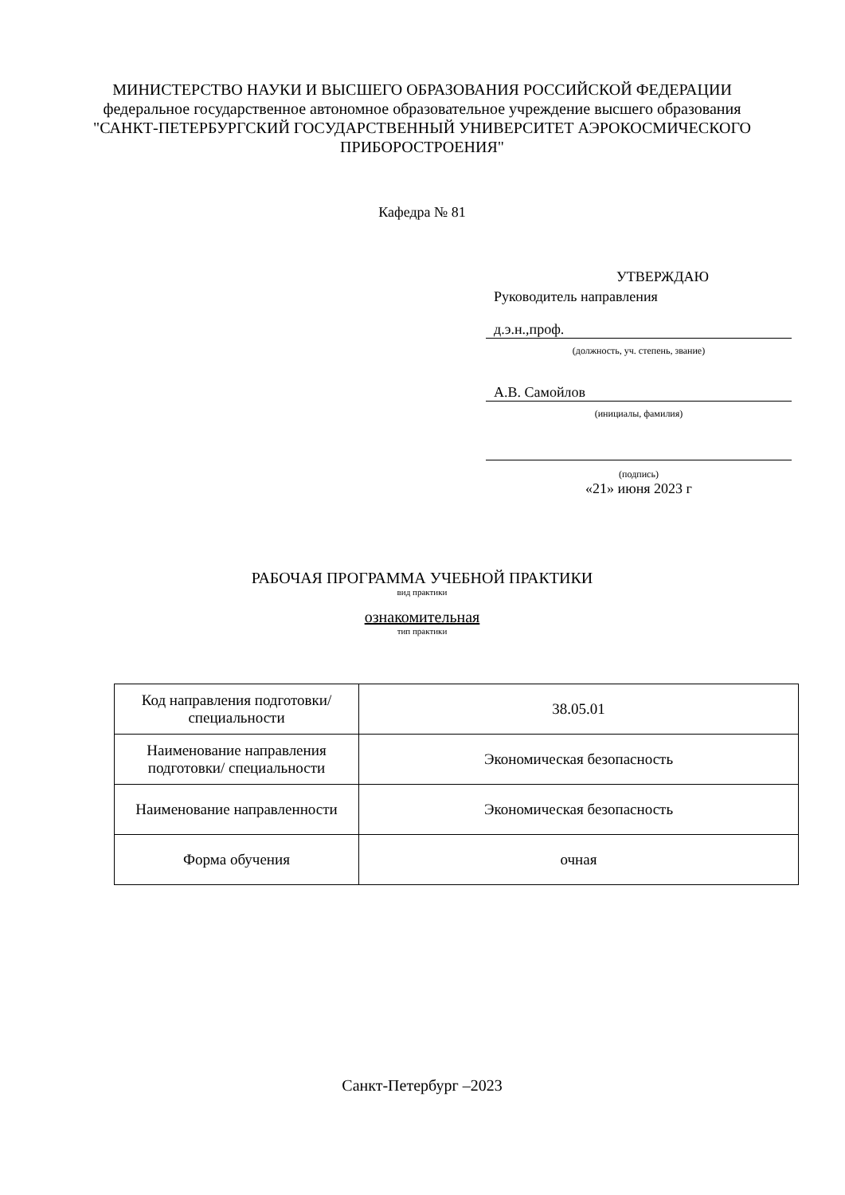МИНИСТЕРСТВО НАУКИ И ВЫСШЕГО ОБРАЗОВАНИЯ РОССИЙСКОЙ ФЕДЕРАЦИИ
федеральное государственное автономное образовательное учреждение высшего образования
"САНКТ-ПЕТЕРБУРГСКИЙ ГОСУДАРСТВЕННЫЙ УНИВЕРСИТЕТ АЭРОКОСМИЧЕСКОГО ПРИБОРОСТРОЕНИЯ"
Кафедра № 81
УТВЕРЖДАЮ
Руководитель направления
д.э.н.,проф.
(должность, уч. степень, звание)
А.В. Самойлов
(инициалы, фамилия)
(подпись)
«21» июня 2023 г
РАБОЧАЯ ПРОГРАММА УЧЕБНОЙ ПРАКТИКИ
вид практики
ознакомительная
тип практики
| Код направления подготовки/ специальности | 38.05.01 |
| Наименование направления подготовки/ специальности | Экономическая безопасность |
| Наименование направленности | Экономическая безопасность |
| Форма обучения | очная |
Санкт-Петербург –2023